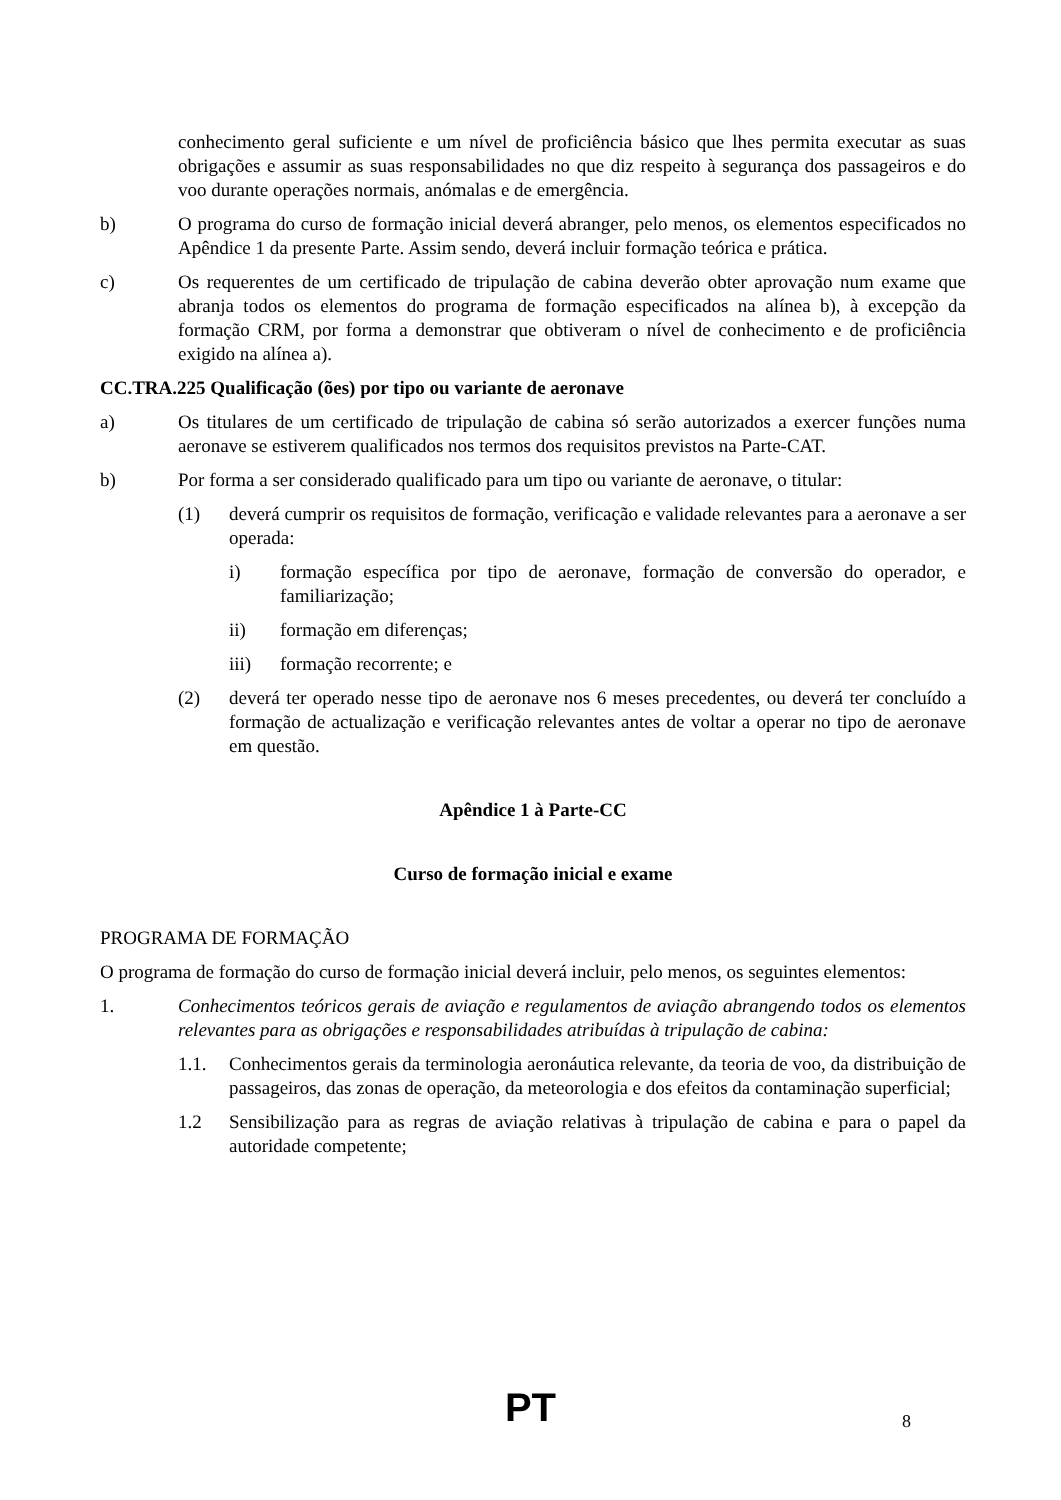conhecimento geral suficiente e um nível de proficiência básico que lhes permita executar as suas obrigações e assumir as suas responsabilidades no que diz respeito à segurança dos passageiros e do voo durante operações normais, anómalas e de emergência.
b) O programa do curso de formação inicial deverá abranger, pelo menos, os elementos especificados no Apêndice 1 da presente Parte. Assim sendo, deverá incluir formação teórica e prática.
c) Os requerentes de um certificado de tripulação de cabina deverão obter aprovação num exame que abranja todos os elementos do programa de formação especificados na alínea b), à excepção da formação CRM, por forma a demonstrar que obtiveram o nível de conhecimento e de proficiência exigido na alínea a).
CC.TRA.225 Qualificação (ões) por tipo ou variante de aeronave
a) Os titulares de um certificado de tripulação de cabina só serão autorizados a exercer funções numa aeronave se estiverem qualificados nos termos dos requisitos previstos na Parte-CAT.
b) Por forma a ser considerado qualificado para um tipo ou variante de aeronave, o titular:
(1) deverá cumprir os requisitos de formação, verificação e validade relevantes para a aeronave a ser operada:
i) formação específica por tipo de aeronave, formação de conversão do operador, e familiarização;
ii) formação em diferenças;
iii) formação recorrente; e
(2) deverá ter operado nesse tipo de aeronave nos 6 meses precedentes, ou deverá ter concluído a formação de actualização e verificação relevantes antes de voltar a operar no tipo de aeronave em questão.
Apêndice 1 à Parte-CC
Curso de formação inicial e exame
PROGRAMA DE FORMAÇÃO
O programa de formação do curso de formação inicial deverá incluir, pelo menos, os seguintes elementos:
1. Conhecimentos teóricos gerais de aviação e regulamentos de aviação abrangendo todos os elementos relevantes para as obrigações e responsabilidades atribuídas à tripulação de cabina:
1.1. Conhecimentos gerais da terminologia aeronáutica relevante, da teoria de voo, da distribuição de passageiros, das zonas de operação, da meteorologia e dos efeitos da contaminação superficial;
1.2 Sensibilização para as regras de aviação relativas à tripulação de cabina e para o papel da autoridade competente;
PT
8